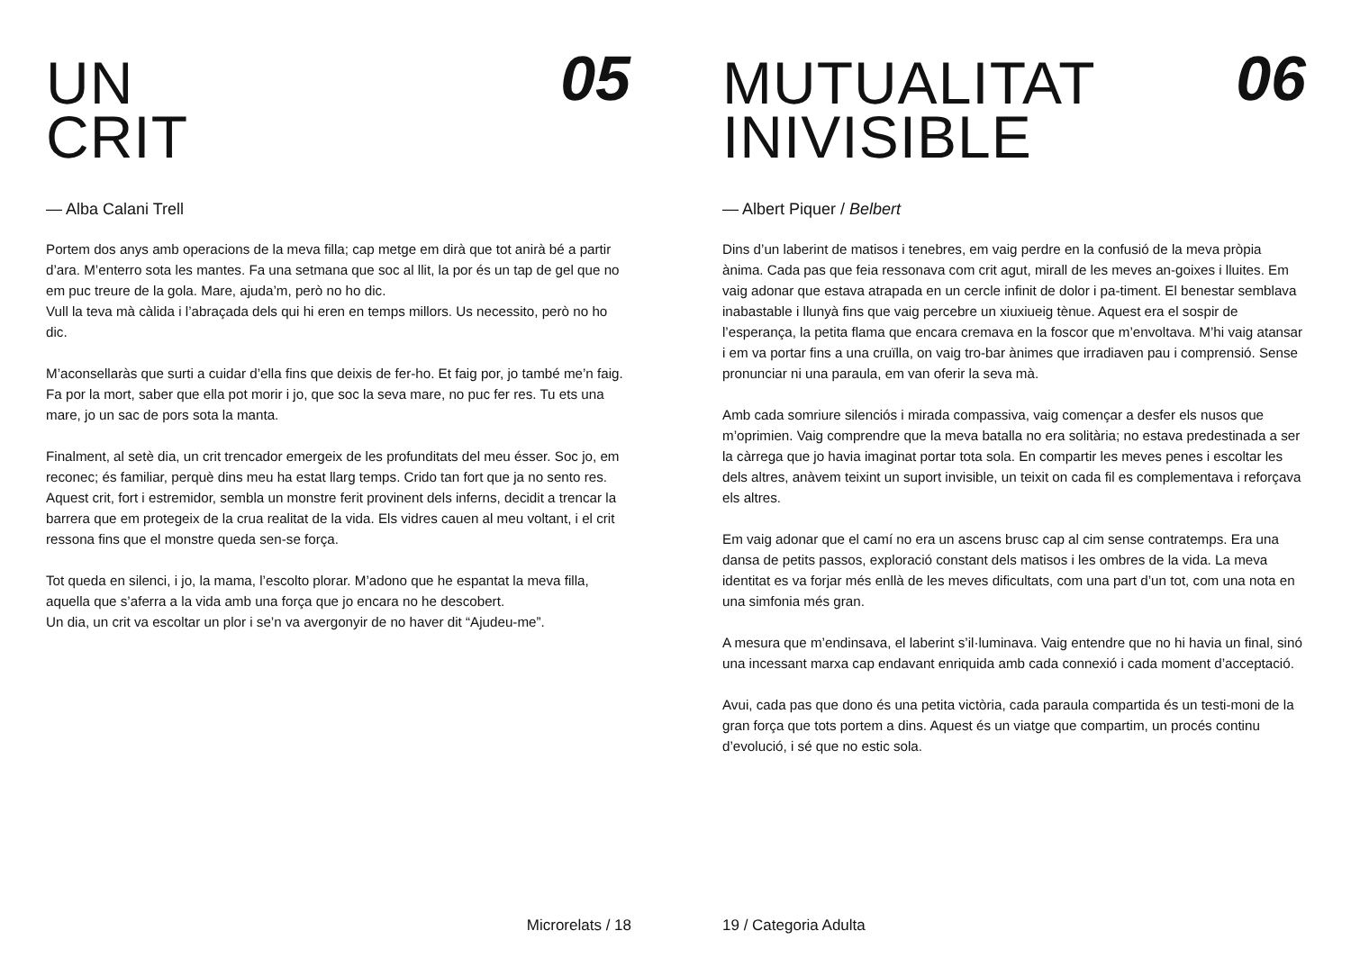UN
CRIT
05
— Alba Calani Trell
Portem dos anys amb operacions de la meva filla; cap metge em dirà que tot anirà bé a partir d’ara. M’enterro sota les mantes. Fa una setmana que soc al llit, la por és un tap de gel que no em puc treure de la gola. Mare, ajuda’m, però no ho dic.
Vull la teva mà càlida i l’abraçada dels qui hi eren en temps millors. Us necessito, però no ho dic.
M’aconsellaràs que surti a cuidar d’ella fins que deixis de fer-ho. Et faig por, jo també me’n faig. Fa por la mort, saber que ella pot morir i jo, que soc la seva mare, no puc fer res. Tu ets una mare, jo un sac de pors sota la manta.
Finalment, al setè dia, un crit trencador emergeix de les profunditats del meu ésser. Soc jo, em reconec; és familiar, perquè dins meu ha estat llarg temps. Crido tan fort que ja no sento res. Aquest crit, fort i estremidor, sembla un monstre ferit provinent dels inferns, decidit a trencar la barrera que em protegeix de la crua realitat de la vida. Els vidres cauen al meu voltant, i el crit ressona fins que el monstre queda sen-se força.
Tot queda en silenci, i jo, la mama, l’escolto plorar. M’adono que he espantat la meva filla, aquella que s’aferra a la vida amb una força que jo encara no he descobert.
Un dia, un crit va escoltar un plor i se’n va avergonyir de no haver dit “Ajudeu-me”.
Microrelats / 18
MUTUALITAT
INIVISIBLE
06
— Albert Piquer / Belbert
Dins d’un laberint de matisos i tenebres, em vaig perdre en la confusió de la meva pròpia ànima. Cada pas que feia ressonava com crit agut, mirall de les meves an-goixes i lluites. Em vaig adonar que estava atrapada en un cercle infinit de dolor i pa-timent. El benestar semblava inabastable i llunyà fins que vaig percebre un xiuxiueig tènue. Aquest era el sospir de l’esperança, la petita flama que encara cremava en la foscor que m’envoltava. M’hi vaig atansar i em va portar fins a una cruïlla, on vaig tro-bar ànimes que irradiaven pau i comprensió. Sense pronunciar ni una paraula, em van oferir la seva mà.
Amb cada somriure silenciós i mirada compassiva, vaig començar a desfer els nusos que m’oprimien. Vaig comprendre que la meva batalla no era solitària; no estava predestinada a ser la càrrega que jo havia imaginat portar tota sola. En compartir les meves penes i escoltar les dels altres, anàvem teixint un suport invisible, un teixit on cada fil es complementava i reforçava els altres.
Em vaig adonar que el camí no era un ascens brusc cap al cim sense contratemps. Era una dansa de petits passos, exploració constant dels matisos i les ombres de la vida. La meva identitat es va forjar més enllà de les meves dificultats, com una part d’un tot, com una nota en una simfonia més gran.
A mesura que m’endinsava, el laberint s’il·luminava. Vaig entendre que no hi havia un final, sinó una incessant marxa cap endavant enriquida amb cada connexió i cada moment d’acceptació.
Avui, cada pas que dono és una petita victòria, cada paraula compartida és un testi-moni de la gran força que tots portem a dins. Aquest és un viatge que compartim, un procés continu d’evolució, i sé que no estic sola.
19 / Categoria Adulta